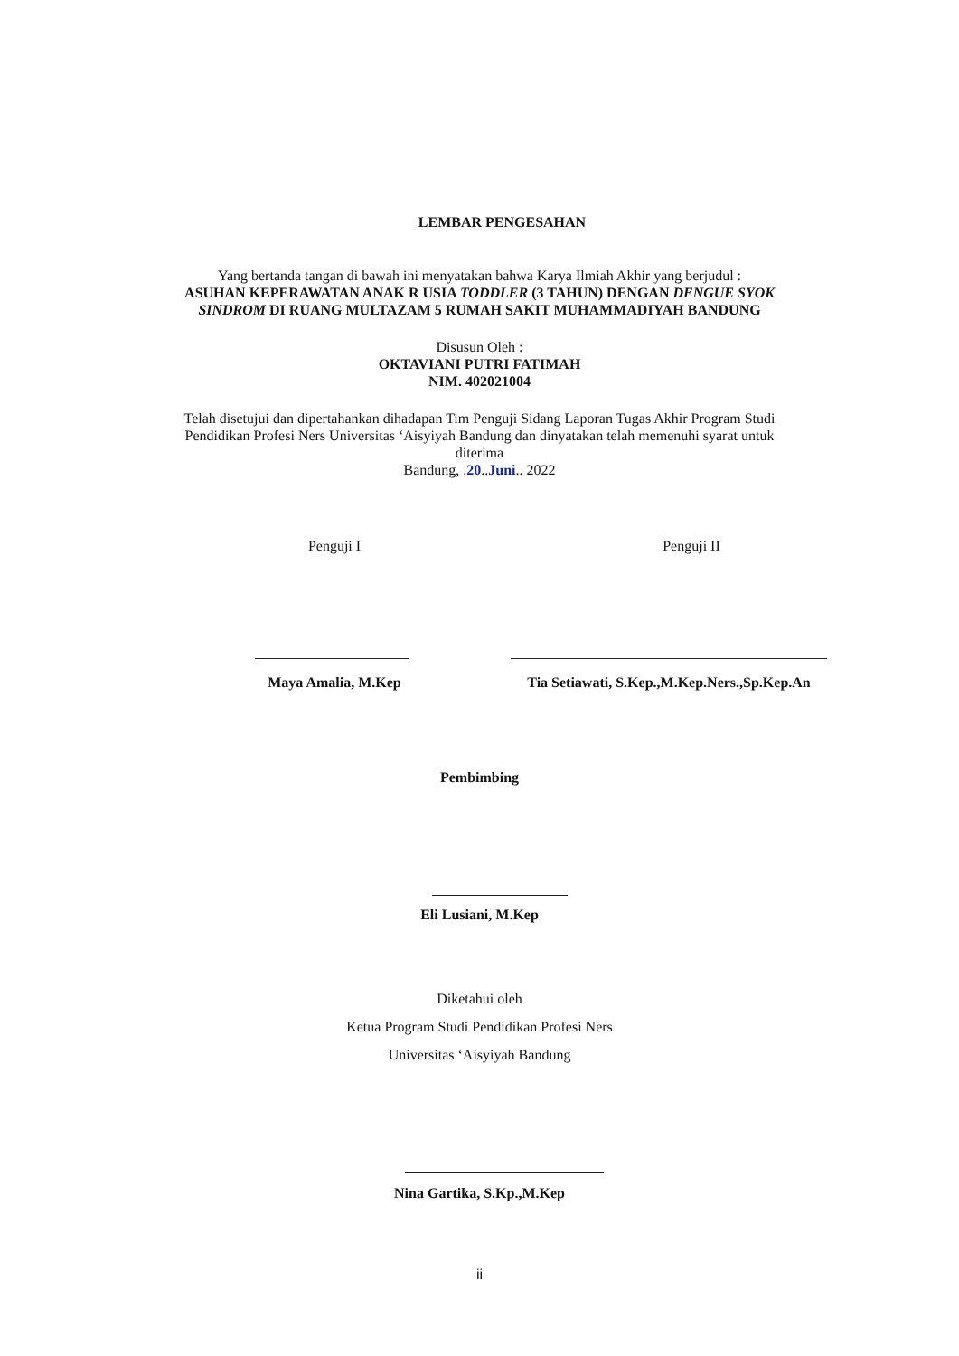LEMBAR PENGESAHAN
Yang bertanda tangan di bawah ini menyatakan bahwa Karya Ilmiah Akhir yang berjudul :
ASUHAN KEPERAWATAN ANAK R USIA TODDLER (3 TAHUN) DENGAN DENGUE SYOK SINDROM DI RUANG MULTAZAM 5 RUMAH SAKIT MUHAMMADIYAH BANDUNG
Disusun Oleh :
OKTAVIANI PUTRI FATIMAH
NIM. 402021004
Telah disetujui dan dipertahankan dihadapan Tim Penguji Sidang Laporan Tugas Akhir Program Studi Pendidikan Profesi Ners Universitas ‘Aisyiyah Bandung dan dinyatakan telah memenuhi syarat untuk diterima
Bandung, .20..Juni.. 2022
Penguji I Penguji II
Maya Amalia, M.Kep
Tia Setiawati, S.Kep.,M.Kep.Ners.,Sp.Kep.An
Pembimbing
Eli Lusiani, M.Kep
Diketahui oleh
Ketua Program Studi Pendidikan Profesi Ners
Universitas ‘Aisyiyah Bandung
Nina Gartika, S.Kp.,M.Kep
ii